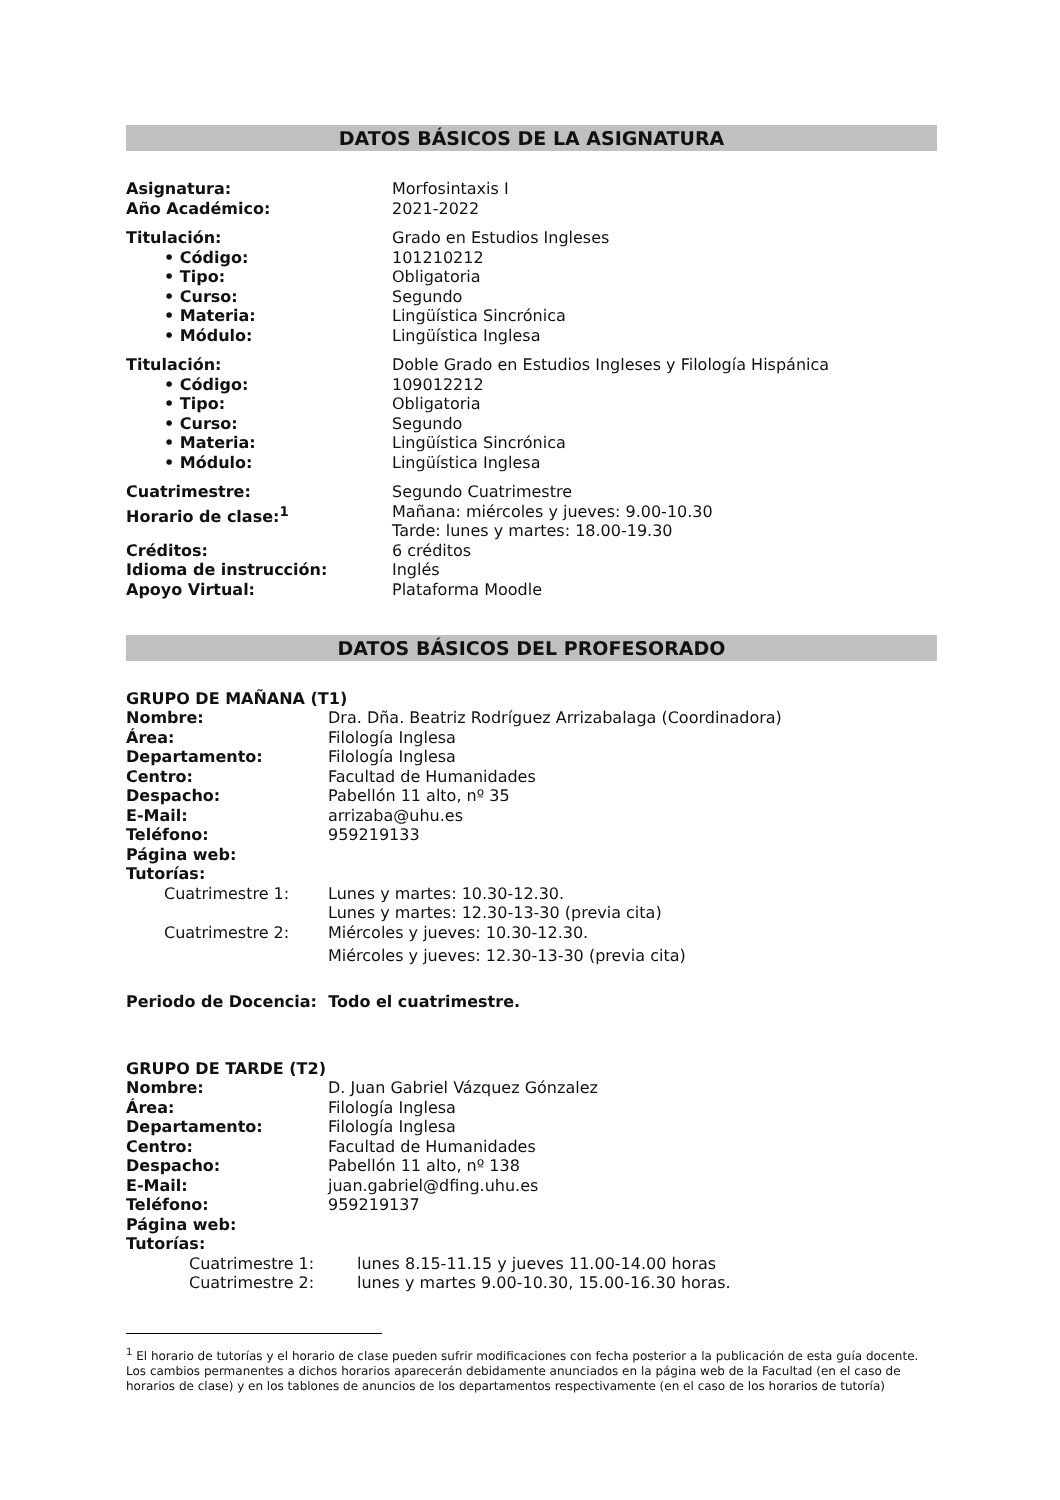DATOS BÁSICOS DE LA ASIGNATURA
| Asignatura: | Morfosintaxis I |
| Año Académico: | 2021-2022 |
| Titulación: | Grado en Estudios Ingleses |
| • Código: | 101210212 |
| • Tipo: | Obligatoria |
| • Curso: | Segundo |
| • Materia: | Lingüística Sincrónica |
| • Módulo: | Lingüística Inglesa |
| Titulación: | Doble Grado en Estudios Ingleses y Filología Hispánica |
| • Código: | 109012212 |
| • Tipo: | Obligatoria |
| • Curso: | Segundo |
| • Materia: | Lingüística Sincrónica |
| • Módulo: | Lingüística Inglesa |
| Cuatrimestre: | Segundo Cuatrimestre |
| Horario de clase:<sup>1</sup> | Mañana: miércoles y jueves: 9.00-10.30 Tarde: lunes y martes: 18.00-19.30 |
| Créditos: | 6 créditos |
| Idioma de instrucción: | Inglés |
| Apoyo Virtual: | Plataforma Moodle |
DATOS BÁSICOS DEL PROFESORADO
GRUPO DE MAÑANA (T1)
| Nombre: | Dra. Dña. Beatriz Rodríguez Arrizabalaga (Coordinadora) |
| Área: | Filología Inglesa |
| Departamento: | Filología Inglesa |
| Centro: | Facultad de Humanidades |
| Despacho: | Pabellón 11 alto, nº 35 |
| E-Mail: | arrizaba@uhu.es |
| Teléfono: | 959219133 |
| Página web: | |
| Tutorías: | |
| Cuatrimestre 1: | Lunes y martes: 10.30-12.30. Lunes y martes: 12.30-13-30 (previa cita) |
| Cuatrimestre 2: | Miércoles y jueves: 10.30-12.30. Miércoles y jueves: 12.30-13-30 (previa cita) |
Periodo de Docencia: Todo el cuatrimestre.
GRUPO DE TARDE (T2)
| Nombre: | D. Juan Gabriel Vázquez Gónzalez |
| Área: | Filología Inglesa |
| Departamento: | Filología Inglesa |
| Centro: | Facultad de Humanidades |
| Despacho: | Pabellón 11 alto, nº 138 |
| E-Mail: | juan.gabriel@dfing.uhu.es |
| Teléfono: | 959219137 |
| Página web: | |
| Tutorías: | |
| Cuatrimestre 1: | lunes 8.15-11.15 y jueves 11.00-14.00 horas |
| Cuatrimestre 2: | lunes y martes 9.00-10.30, 15.00-16.30 horas. |
<sup>1</sup> El horario de tutorías y el horario de clase pueden sufrir modificaciones con fecha posterior a la publicación de esta guía docente. Los cambios permanentes a dichos horarios aparecerán debidamente anunciados en la página web de la Facultad (en el caso de horarios de clase) y en los tablones de anuncios de los departamentos respectivamente (en el caso de los horarios de tutoría)